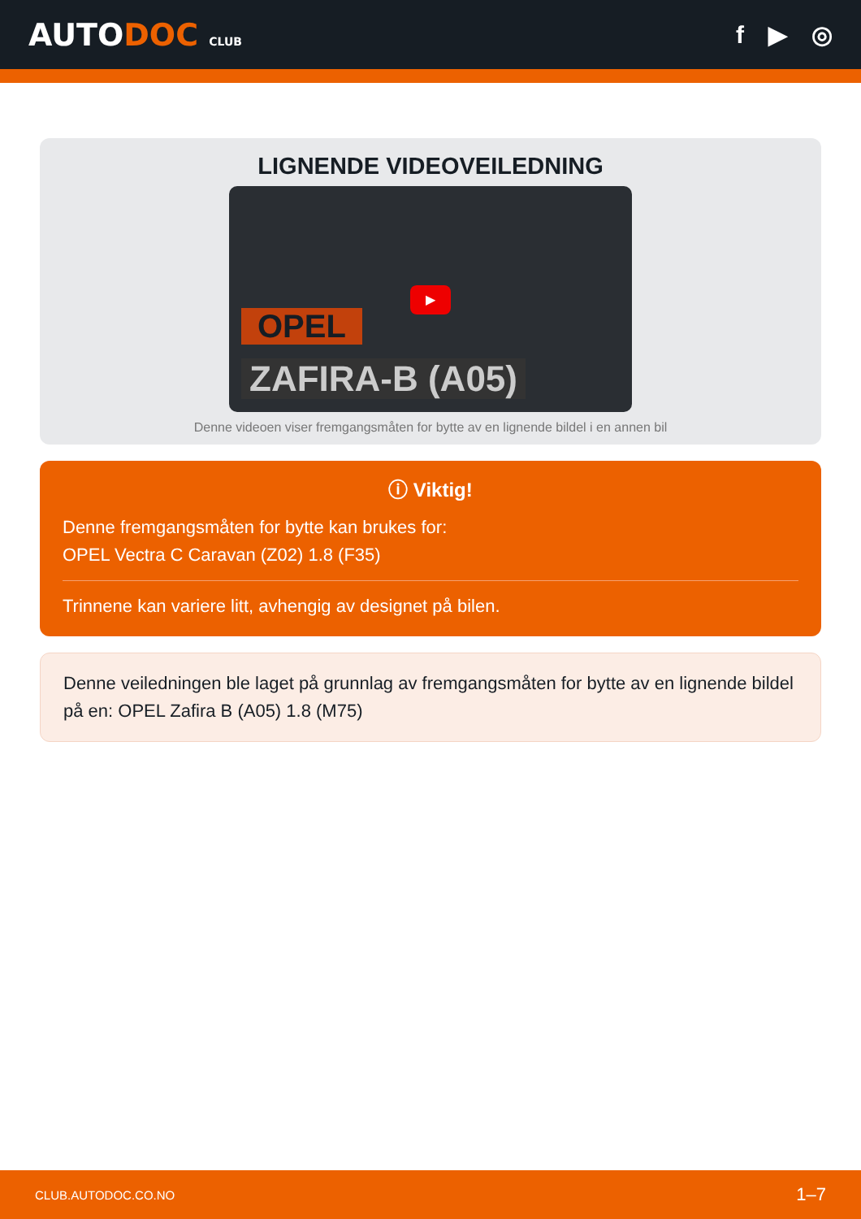AUTODOC CLUB
f ▶ ◎
LIGNENDE VIDEOVEILEDNING
OPEL
ZAFIRA-B (A05)
▶
Denne videoen viser fremgangsmåten for bytte av en lignende bildel i en annen bil
ⓘ Viktig!
Denne fremgangsmåten for bytte kan brukes for:
OPEL Vectra C Caravan (Z02) 1.8 (F35)
Trinnene kan variere litt, avhengig av designet på bilen.
Denne veiledningen ble laget på grunnlag av fremgangsmåten for bytte av en lignende bildel på en: OPEL Zafira B (A05) 1.8 (M75)
CLUB.AUTODOC.CO.NO 1–7